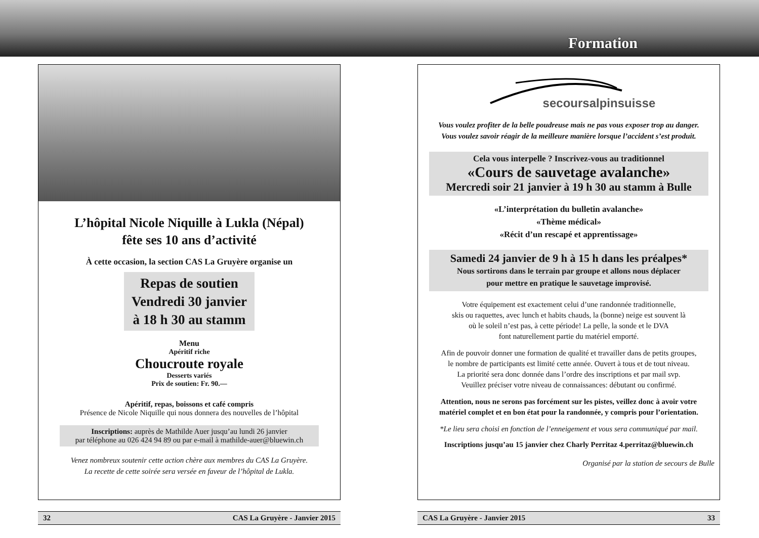L’hôpital Nicole Niquille à Lukla (Népal)
fête ses 10 ans d’activité
À cette occasion, la section CAS La Gruyère organise un
Repas de soutien
Vendredi 30 janvier
à 18 h 30 au stamm
Menu
Apéritif riche
Choucroute royale
Desserts variés
Prix de soutien: Fr. 90.—
Apéritif, repas, boissons et café compris
Présence de Nicole Niquille qui nous donnera des nouvelles de l’hôpital
Inscriptions: auprès de Mathilde Auer jusqu’au lundi 26 janvier
par téléphone au 026 424 94 89 ou par e-mail à mathilde-auer@bluewin.ch
Venez nombreux soutenir cette action chère aux membres du CAS La Gruyère.
La recette de cette soirée sera versée en faveur de l’hôpital de Lukla.
32 CAS La Gruyère - Janvier 2015
Formation
secoursalpinsuisse
Vous voulez profiter de la belle poudreuse mais ne pas vous exposer trop au danger.
Vous voulez savoir réagir de la meilleure manière lorsque l’accident s’est produit.
Cela vous interpelle ? Inscrivez-vous au traditionnel
«Cours de sauvetage avalanche»
Mercredi soir 21 janvier à 19 h 30 au stamm à Bulle
«L’interprétation du bulletin avalanche»
«Thème médical»
«Récit d’un rescapé et apprentissage»
Samedi 24 janvier de 9 h à 15 h dans les préalpes*
Nous sortirons dans le terrain par groupe et allons nous déplacer
pour mettre en pratique le sauvetage improvisé.
Votre équipement est exactement celui d’une randonnée traditionnelle,
skis ou raquettes, avec lunch et habits chauds, la (bonne) neige est souvent là
où le soleil n’est pas, à cette période! La pelle, la sonde et le DVA
font naturellement partie du matériel emporté.
Afin de pouvoir donner une formation de qualité et travailler dans de petits groupes,
le nombre de participants est limité cette année. Ouvert à tous et de tout niveau.
La priorité sera donc donnée dans l’ordre des inscriptions et par mail svp.
Veuillez préciser votre niveau de connaissances: débutant ou confirmé.
Attention, nous ne serons pas forcément sur les pistes, veillez donc à avoir votre
matériel complet et en bon état pour la randonnée, y compris pour l’orientation.
*Le lieu sera choisi en fonction de l’enneigement et vous sera communiqué par mail.
Inscriptions jusqu’au 15 janvier chez Charly Perritaz 4.perritaz@bluewin.ch
Organisé par la station de secours de Bulle
CAS La Gruyère - Janvier 2015 33